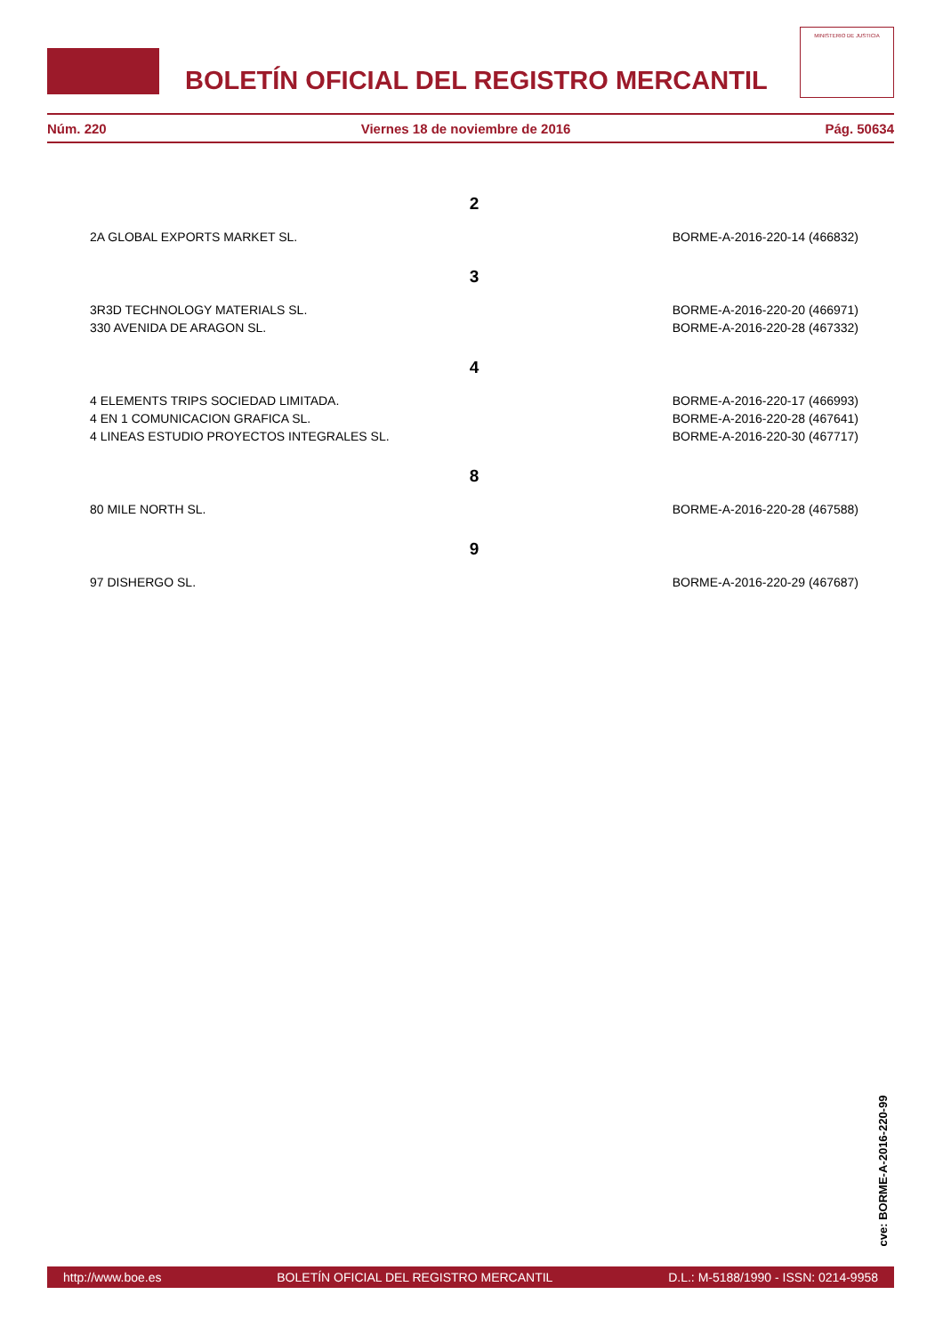BOLETÍN OFICIAL DEL REGISTRO MERCANTIL
MINISTERIO DE JUSTICIA
Núm. 220 Viernes 18 de noviembre de 2016 Pág. 50634
2
2A GLOBAL EXPORTS MARKET SL. BORME-A-2016-220-14 (466832)
3
3R3D TECHNOLOGY MATERIALS SL. BORME-A-2016-220-20 (466971)
330 AVENIDA DE ARAGON SL. BORME-A-2016-220-28 (467332)
4
4 ELEMENTS TRIPS SOCIEDAD LIMITADA. BORME-A-2016-220-17 (466993)
4 EN 1 COMUNICACION GRAFICA SL. BORME-A-2016-220-28 (467641)
4 LINEAS ESTUDIO PROYECTOS INTEGRALES SL. BORME-A-2016-220-30 (467717)
8
80 MILE NORTH SL. BORME-A-2016-220-28 (467588)
9
97 DISHERGO SL. BORME-A-2016-220-29 (467687)
cve: BORME-A-2016-220-99
http://www.boe.es BOLETÍN OFICIAL DEL REGISTRO MERCANTIL D.L.: M-5188/1990 - ISSN: 0214-9958